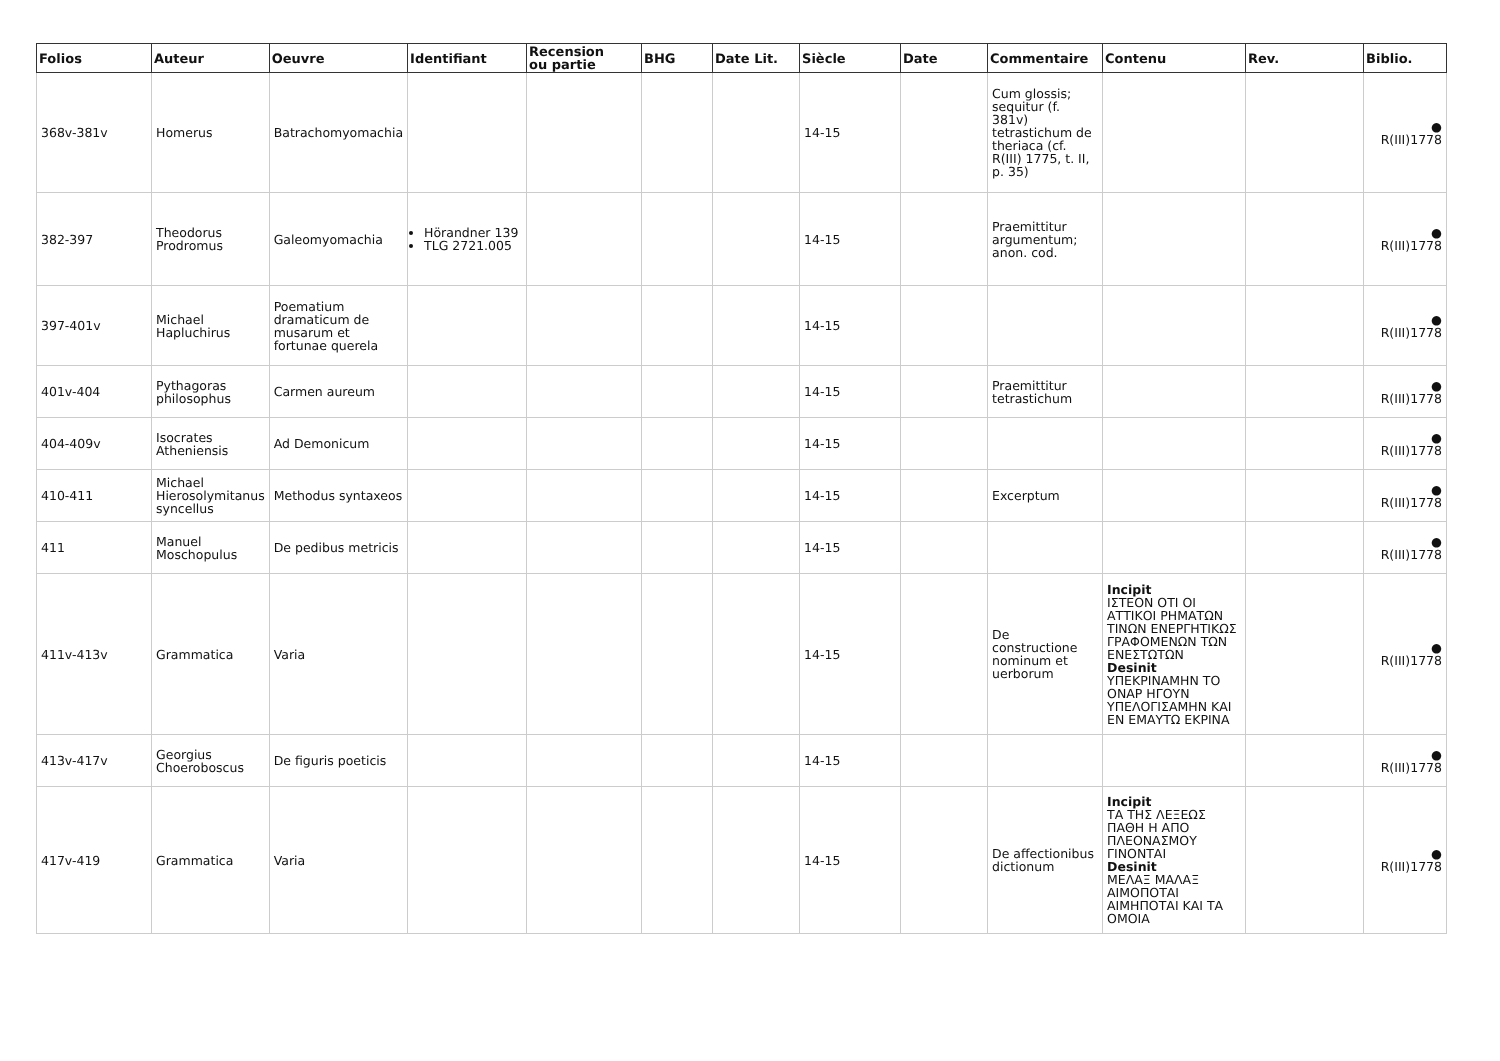| Folios | Auteur | Oeuvre | Identifiant | Recension ou partie | BHG | Date Lit. | Siècle | Date | Commentaire | Contenu | Rev. | Biblio. |
| --- | --- | --- | --- | --- | --- | --- | --- | --- | --- | --- | --- | --- |
| 368v-381v | Homerus | Batrachomyomachia | | | | | 14-15 | | Cum glossis; sequitur (f. 381v) tetrastichum de theriaca (cf. R(III) 1775, t. II, p. 35) | | | ● R(III)1778 |
| 382-397 | Theodorus Prodromus | Galeomyomachia | Hörandner 139 TLG 2721.005 | | | | 14-15 | | Praemittitur argumentum; anon. cod. | | | ● R(III)1778 |
| 397-401v | Michael Hapluchirus | Poematium dramaticum de musarum et fortunae querela | | | | | 14-15 | | | | | ● R(III)1778 |
| 401v-404 | Pythagoras philosophus | Carmen aureum | | | | | 14-15 | | Praemittitur tetrastichum | | | ● R(III)1778 |
| 404-409v | Isocrates Atheniensis | Ad Demonicum | | | | | 14-15 | | | | | ● R(III)1778 |
| 410-411 | Michael Hierosolymitanus syncellus | Methodus syntaxeos | | | | | 14-15 | | Excerptum | | | ● R(III)1778 |
| 411 | Manuel Moschopulus | De pedibus metricis | | | | | 14-15 | | | | | ● R(III)1778 |
| 411v-413v | Grammatica | Varia | | | | | 14-15 | | De constructione nominum et uerborum | Incipit ΙΣΤΕΟΝ ΟΤΙ ΟΙ ΑΤΤΙΚΟΙ ΡΗΜΑΤΩΝ ΤΙΝΩΝ ΕΝΕΡΓΗΤΙΚΩΣ ΓΡΑΦΟΜΕΝΩΝ ΤΩΝ ΕΝΕΣΤΩΤΩΝ Desinit ΥΠΕΚΡΙΝΑΜΗΝ ΤΟ ΟΝΑΡ ΗΓΟΥΝ ΥΠΕΛΟΓΙΣΑΜΗΝ ΚΑΙ ΕΝ ΕΜΑΥΤΩ ΕΚΡΙΝΑ | | ● R(III)1778 |
| 413v-417v | Georgius Choeroboscus | De figuris poeticis | | | | | 14-15 | | | | | ● R(III)1778 |
| 417v-419 | Grammatica | Varia | | | | | 14-15 | | De affectionibus dictionum | Incipit ΤΑ ΤΗΣ ΛΕΞΕΩΣ ΠΑΘΗ Η ΑΠΟ ΠΛΕΟΝΑΣΜΟΥ ΓΙΝΟΝΤΑΙ Desinit ΜΕΛΑΞ ΜΑΛΑΞ ΑΙΜΟΠΟΤΑΙ ΑΙΜΗΠΟΤΑΙ ΚΑΙ ΤΑ ΟΜΟΙΑ | | ● R(III)1778 |